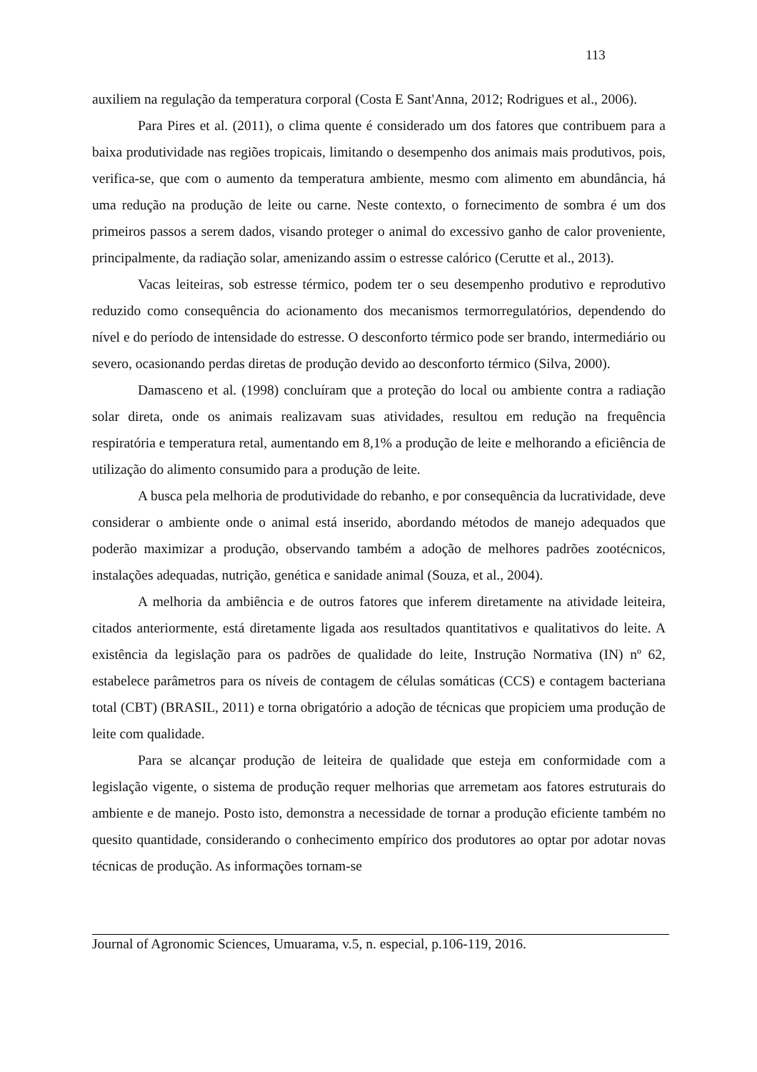113
auxiliem na regulação da temperatura corporal (Costa E Sant'Anna, 2012; Rodrigues et al., 2006).
Para Pires et al. (2011), o clima quente é considerado um dos fatores que contribuem para a baixa produtividade nas regiões tropicais, limitando o desempenho dos animais mais produtivos, pois, verifica-se, que com o aumento da temperatura ambiente, mesmo com alimento em abundância, há uma redução na produção de leite ou carne. Neste contexto, o fornecimento de sombra é um dos primeiros passos a serem dados, visando proteger o animal do excessivo ganho de calor proveniente, principalmente, da radiação solar, amenizando assim o estresse calórico (Cerutte et al., 2013).
Vacas leiteiras, sob estresse térmico, podem ter o seu desempenho produtivo e reprodutivo reduzido como consequência do acionamento dos mecanismos termorregulatórios, dependendo do nível e do período de intensidade do estresse. O desconforto térmico pode ser brando, intermediário ou severo, ocasionando perdas diretas de produção devido ao desconforto térmico (Silva, 2000).
Damasceno et al. (1998) concluíram que a proteção do local ou ambiente contra a radiação solar direta, onde os animais realizavam suas atividades, resultou em redução na frequência respiratória e temperatura retal, aumentando em 8,1% a produção de leite e melhorando a eficiência de utilização do alimento consumido para a produção de leite.
A busca pela melhoria de produtividade do rebanho, e por consequência da lucratividade, deve considerar o ambiente onde o animal está inserido, abordando métodos de manejo adequados que poderão maximizar a produção, observando também a adoção de melhores padrões zootécnicos, instalações adequadas, nutrição, genética e sanidade animal (Souza, et al., 2004).
A melhoria da ambiência e de outros fatores que inferem diretamente na atividade leiteira, citados anteriormente, está diretamente ligada aos resultados quantitativos e qualitativos do leite. A existência da legislação para os padrões de qualidade do leite, Instrução Normativa (IN) nº 62, estabelece parâmetros para os níveis de contagem de células somáticas (CCS) e contagem bacteriana total (CBT) (BRASIL, 2011) e torna obrigatório a adoção de técnicas que propiciem uma produção de leite com qualidade.
Para se alcançar produção de leiteira de qualidade que esteja em conformidade com a legislação vigente, o sistema de produção requer melhorias que arremetam aos fatores estruturais do ambiente e de manejo. Posto isto, demonstra a necessidade de tornar a produção eficiente também no quesito quantidade, considerando o conhecimento empírico dos produtores ao optar por adotar novas técnicas de produção. As informações tornam-se
Journal of Agronomic Sciences, Umuarama, v.5, n. especial, p.106-119, 2016.